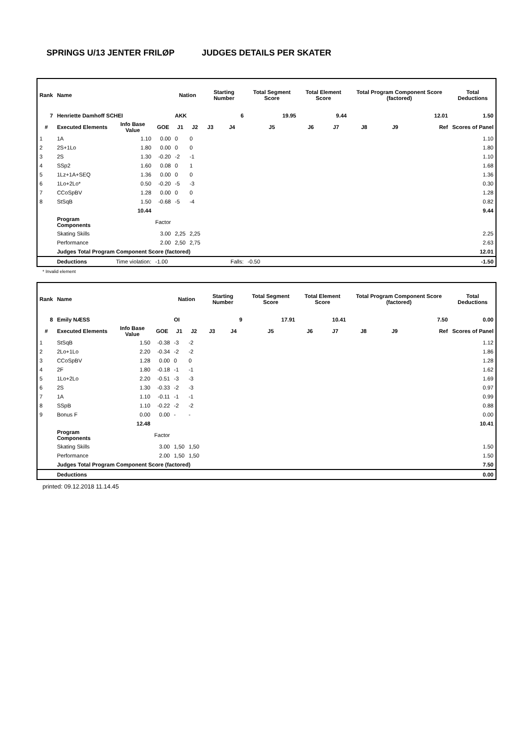SPRINGS U/13 JENTER FRILØP JUDGES DETAILS PER SKATER
| Rank | Name | | | Nation | | Starting Number | | Total Segment Score | Total Element Score | | Total Program Component Score (factored) | | | Total Deductions |
| --- | --- | --- | --- | --- | --- | --- | --- | --- | --- | --- | --- | --- | --- | --- |
| 7 | Henriette Damhoff SCHEI | | | AKK | | 6 | | 19.95 | 9.44 | | 12.01 | | | 1.50 |
| # | Executed Elements | Info Base Value | GOE | J1 | J2 | J3 | J4 | J5 | J6 | J7 | J8 | J9 | Ref | Scores of Panel |
| 1 | 1A | 1.10 | 0.00 | 0 | 0 | | | | | | | | | 1.10 |
| 2 | 2S+1Lo | 1.80 | 0.00 | 0 | 0 | | | | | | | | | 1.80 |
| 3 | 2S | 1.30 | -0.20 | -2 | -1 | | | | | | | | | 1.10 |
| 4 | SSp2 | 1.60 | 0.08 | 0 | 1 | | | | | | | | | 1.68 |
| 5 | 1Lz+1A+SEQ | 1.36 | 0.00 | 0 | 0 | | | | | | | | | 1.36 |
| 6 | 1Lo+2Lo* | 0.50 | -0.20 | -5 | -3 | | | | | | | | | 0.30 |
| 7 | CCoSpBV | 1.28 | 0.00 | 0 | 0 | | | | | | | | | 1.28 |
| 8 | StSqB | 1.50 | -0.68 | -5 | -4 | | | | | | | | | 0.82 |
| | | 10.44 | | | | | | | | | | | | 9.44 |
| | Program Components | | Factor | | | | | | | | | | | |
| | Skating Skills | | 3.00 | 2,25 | 2,25 | | | | | | | | | 2.25 |
| | Performance | | 2.00 | 2,50 | 2,75 | | | | | | | | | 2.63 |
| | Judges Total Program Component Score (factored) | | | | | | | | | | | | | 12.01 |
| | Deductions | Time violation: | -1.00 | | | | Falls: | -0.50 | | | | | | -1.50 |
* Invalid element
| Rank | Name | | | Nation | | Starting Number | | Total Segment Score | Total Element Score | | Total Program Component Score (factored) | | | Total Deductions |
| --- | --- | --- | --- | --- | --- | --- | --- | --- | --- | --- | --- | --- | --- | --- |
| 8 | Emily NÆSS | | | OI | | 9 | | 17.91 | 10.41 | | 7.50 | | | 0.00 |
| # | Executed Elements | Info Base Value | GOE | J1 | J2 | J3 | J4 | J5 | J6 | J7 | J8 | J9 | Ref | Scores of Panel |
| 1 | StSqB | 1.50 | -0.38 | -3 | -2 | | | | | | | | | 1.12 |
| 2 | 2Lo+1Lo | 2.20 | -0.34 | -2 | -2 | | | | | | | | | 1.86 |
| 3 | CCoSpBV | 1.28 | 0.00 | 0 | 0 | | | | | | | | | 1.28 |
| 4 | 2F | 1.80 | -0.18 | -1 | -1 | | | | | | | | | 1.62 |
| 5 | 1Lo+2Lo | 2.20 | -0.51 | -3 | -3 | | | | | | | | | 1.69 |
| 6 | 2S | 1.30 | -0.33 | -2 | -3 | | | | | | | | | 0.97 |
| 7 | 1A | 1.10 | -0.11 | -1 | -1 | | | | | | | | | 0.99 |
| 8 | SSpB | 1.10 | -0.22 | -2 | -2 | | | | | | | | | 0.88 |
| 9 | Bonus F | 0.00 | 0.00 | - | - | | | | | | | | | 0.00 |
| | | 12.48 | | | | | | | | | | | | 10.41 |
| | Program Components | | Factor | | | | | | | | | | | |
| | Skating Skills | | 3.00 | 1,50 | 1,50 | | | | | | | | | 1.50 |
| | Performance | | 2.00 | 1,50 | 1,50 | | | | | | | | | 1.50 |
| | Judges Total Program Component Score (factored) | | | | | | | | | | | | | 7.50 |
| | Deductions | | | | | | | | | | | | | 0.00 |
printed: 09.12.2018 11.14.45